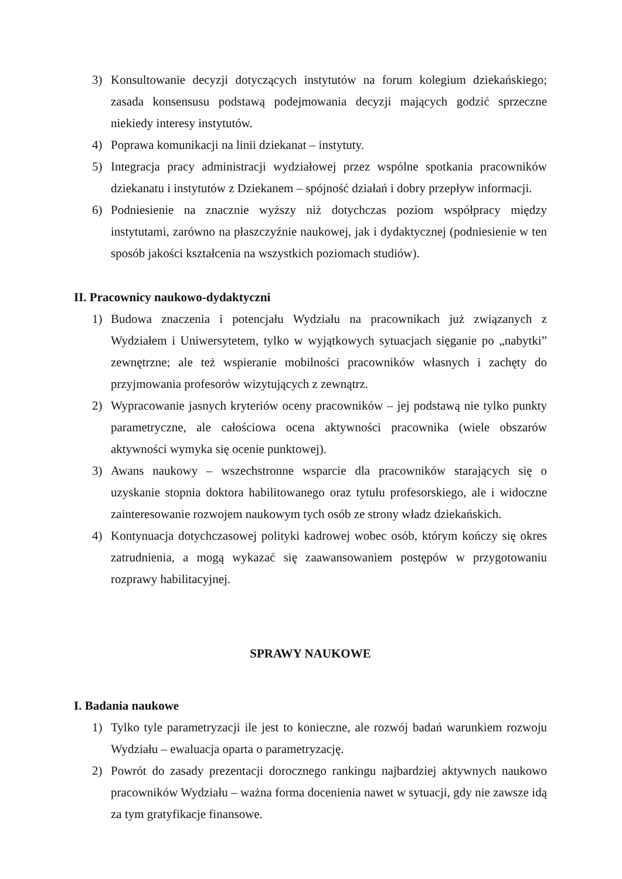3) Konsultowanie decyzji dotyczących instytutów na forum kolegium dziekańskiego; zasada konsensusu podstawą podejmowania decyzji mających godzić sprzeczne niekiedy interesy instytutów.
4) Poprawa komunikacji na linii dziekanat – instytuty.
5) Integracja pracy administracji wydziałowej przez wspólne spotkania pracowników dziekanatu i instytutów z Dziekanem – spójność działań i dobry przepływ informacji.
6) Podniesienie na znacznie wyższy niż dotychczas poziom współpracy między instytutami, zarówno na płaszczyźnie naukowej, jak i dydaktycznej (podniesienie w ten sposób jakości kształcenia na wszystkich poziomach studiów).
II. Pracownicy naukowo-dydaktyczni
1) Budowa znaczenia i potencjału Wydziału na pracownikach już związanych z Wydziałem i Uniwersytetem, tylko w wyjątkowych sytuacjach sięganie po „nabytki” zewnętrzne; ale też wspieranie mobilności pracowników własnych i zachęty do przyjmowania profesorów wizytujących z zewnątrz.
2) Wypracowanie jasnych kryteriów oceny pracowników – jej podstawą nie tylko punkty parametryczne, ale całościowa ocena aktywności pracownika (wiele obszarów aktywności wymyka się ocenie punktowej).
3) Awans naukowy – wszechstronne wsparcie dla pracowników starających się o uzyskanie stopnia doktora habilitowanego oraz tytułu profesorskiego, ale i widoczne zainteresowanie rozwojem naukowym tych osób ze strony władz dziekańskich.
4) Kontynuacja dotychczasowej polityki kadrowej wobec osób, którym kończy się okres zatrudnienia, a mogą wykazać się zaawansowaniem postępów w przygotowaniu rozprawy habilitacyjnej.
SPRAWY NAUKOWE
I. Badania naukowe
1) Tylko tyle parametryzacji ile jest to konieczne, ale rozwój badań warunkiem rozwoju Wydziału – ewaluacja oparta o parametryzację.
2) Powrót do zasady prezentacji dorocznego rankingu najbardziej aktywnych naukowo pracowników Wydziału – ważna forma docenienia nawet w sytuacji, gdy nie zawsze idą za tym gratyfikacje finansowe.